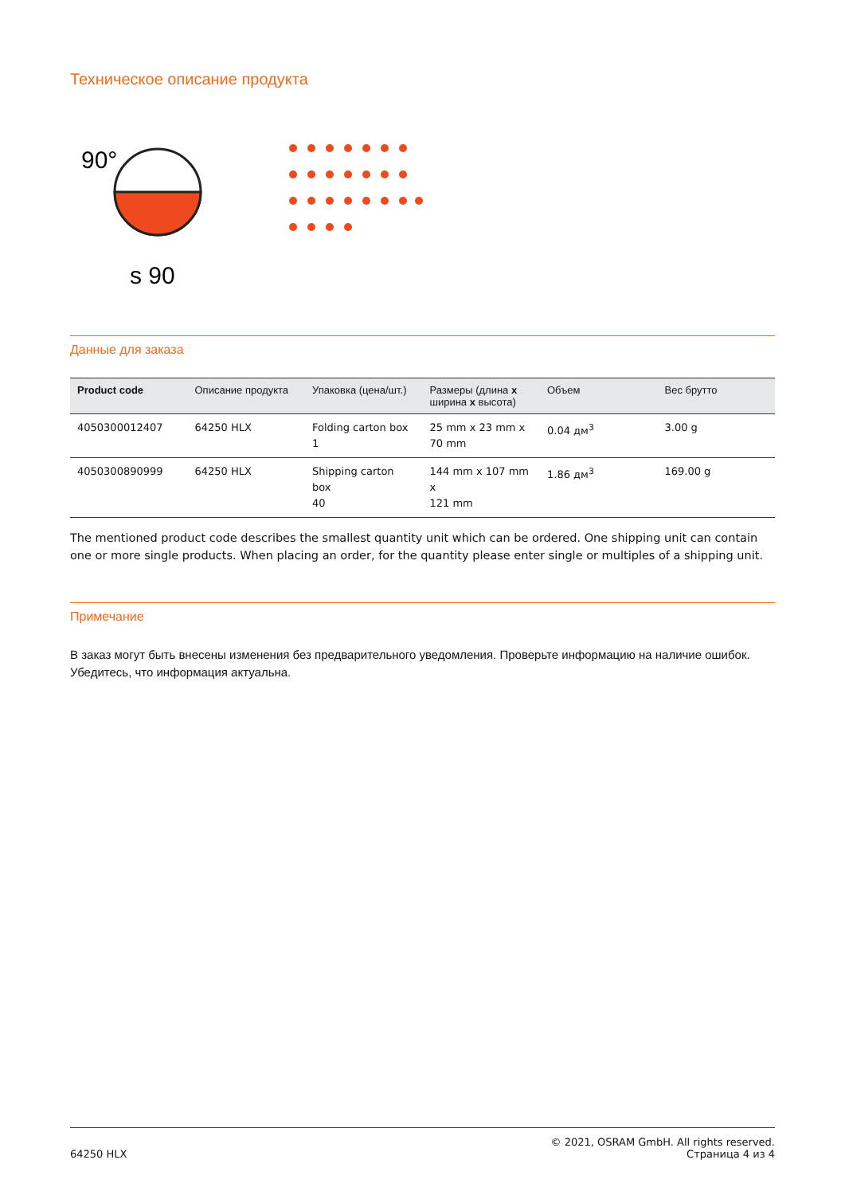Техническое описание продукта
90°
s 90
Данные для заказа
| Product code | Описание продукта | Упаковка (цена/шт.) | Размеры (длина x ширина x высота) | Объем | Вес брутто |
| --- | --- | --- | --- | --- | --- |
| 4050300012407 | 64250 HLX | Folding carton box 1 | 25 mm x 23 mm x 70 mm | 0.04 дм<sup>3</sup> | 3.00 g |
| 4050300890999 | 64250 HLX | Shipping carton box 40 | 144 mm x 107 mm x 121 mm | 1.86 дм<sup>3</sup> | 169.00 g |
The mentioned product code describes the smallest quantity unit which can be ordered. One shipping unit can contain one or more single products. When placing an order, for the quantity please enter single or multiples of a shipping unit.
Примечание
В заказ могут быть внесены изменения без предварительного уведомления. Проверьте информацию на наличие ошибок. Убедитесь, что информация актуальна.
64250 HLX
© 2021, OSRAM GmbH. All rights reserved.
Страница 4 из 4